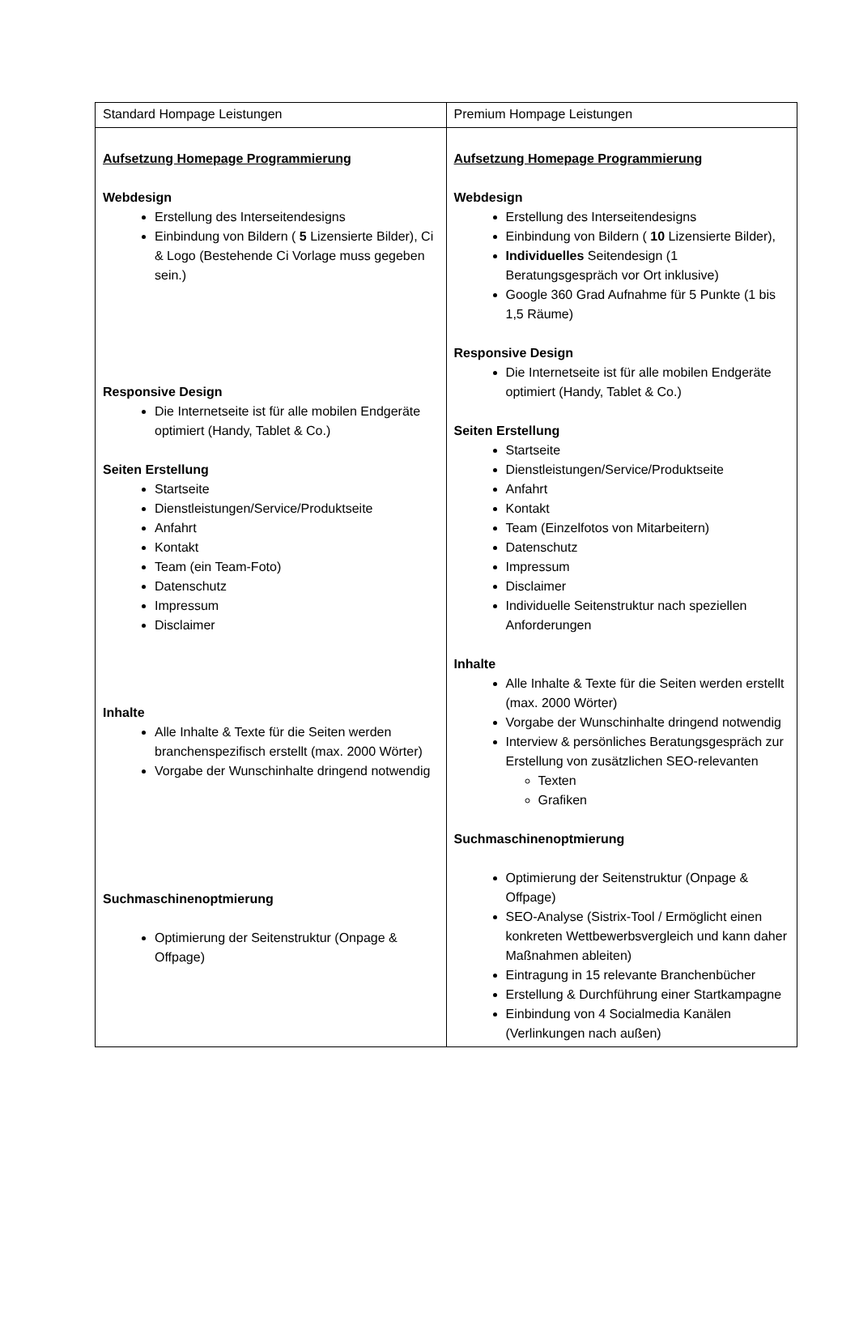| Standard Hompage Leistungen | Premium Hompage Leistungen |
| Aufsetzung Homepage Programmierung Webdesign Erstellung des Interseitendesigns Einbindung von Bildern ( 5 Lizensierte Bilder), Ci & Logo (Bestehende Ci Vorlage muss gegeben sein.) Responsive Design Die Internetseite ist für alle mobilen Endgeräte optimiert (Handy, Tablet & Co.) Seiten Erstellung Startseite Dienstleistungen/Service/Produktseite Anfahrt Kontakt Team (ein Team-Foto) Datenschutz Impressum Disclaimer Inhalte Alle Inhalte & Texte für die Seiten werden branchenspezifisch erstellt (max. 2000 Wörter) Vorgabe der Wunschinhalte dringend notwendig Suchmaschinenoptmierung Optimierung der Seitenstruktur (Onpage & Offpage) | Aufsetzung Homepage Programmierung Webdesign Erstellung des Interseitendesigns Einbindung von Bildern ( 10 Lizensierte Bilder), Individuelles Seitendesign (1 Beratungsgespräch vor Ort inklusive) Google 360 Grad Aufnahme für 5 Punkte (1 bis 1,5 Räume) Responsive Design Die Internetseite ist für alle mobilen Endgeräte optimiert (Handy, Tablet & Co.) Seiten Erstellung Startseite Dienstleistungen/Service/Produktseite Anfahrt Kontakt Team (Einzelfotos von Mitarbeitern) Datenschutz Impressum Disclaimer Individuelle Seitenstruktur nach speziellen Anforderungen Inhalte Alle Inhalte & Texte für die Seiten werden erstellt (max. 2000 Wörter) Vorgabe der Wunschinhalte dringend notwendig Interview & persönliches Beratungsgespräch zur Erstellung von zusätzlichen SEO-relevanten Texten Grafiken Suchmaschinenoptmierung Optimierung der Seitenstruktur (Onpage & Offpage) SEO-Analyse (Sistrix-Tool / Ermöglicht einen konkreten Wettbewerbsvergleich und kann daher Maßnahmen ableiten) Eintragung in 15 relevante Branchenbücher Erstellung & Durchführung einer Startkampagne Einbindung von 4 Socialmedia Kanälen (Verlinkungen nach außen) |